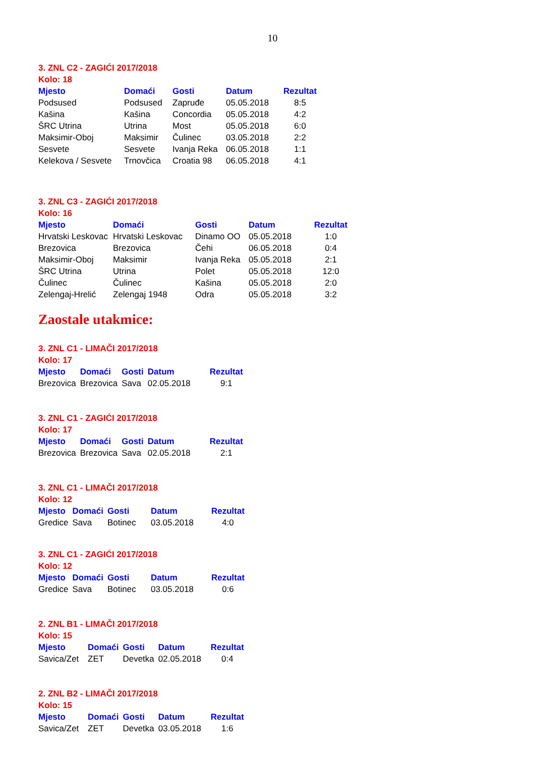10
3. ZNL C2 - ZAGIĆI 2017/2018
Kolo: 18
| Mjesto | Domaći | Gosti | Datum | Rezultat |
| --- | --- | --- | --- | --- |
| Podsused | Podsused | Zapruđe | 05.05.2018 | 8:5 |
| Kašina | Kašina | Concordia | 05.05.2018 | 4:2 |
| ŠRC Utrina | Utrina | Most | 05.05.2018 | 6:0 |
| Maksimir-Oboj | Maksimir | Čulinec | 03.05.2018 | 2:2 |
| Sesvete | Sesvete | Ivanja Reka | 06.05.2018 | 1:1 |
| Kelekova / Sesvete | Trnovčica | Croatia 98 | 06.05.2018 | 4:1 |
3. ZNL C3 - ZAGIĆI 2017/2018
Kolo: 16
| Mjesto | Domaći | Gosti | Datum | Rezultat |
| --- | --- | --- | --- | --- |
| Hrvatski Leskovac | Hrvatski Leskovac | Dinamo OO | 05.05.2018 | 1:0 |
| Brezovica | Brezovica | Čehi | 06.05.2018 | 0:4 |
| Maksimir-Oboj | Maksimir | Ivanja Reka | 05.05.2018 | 2:1 |
| ŠRC Utrina | Utrina | Polet | 05.05.2018 | 12:0 |
| Čulinec | Čulinec | Kašina | 05.05.2018 | 2:0 |
| Zelengaj-Hrelić | Zelengaj 1948 | Odra | 05.05.2018 | 3:2 |
Zaostale utakmice:
3. ZNL C1 - LIMAČI 2017/2018
Kolo: 17
| Mjesto | Domaći | Gosti | Datum | Rezultat |
| --- | --- | --- | --- | --- |
| Brezovica | Brezovica | Sava | 02.05.2018 | 9:1 |
3. ZNL C1 - ZAGIĆI 2017/2018
Kolo: 17
| Mjesto | Domaći | Gosti | Datum | Rezultat |
| --- | --- | --- | --- | --- |
| Brezovica | Brezovica | Sava | 02.05.2018 | 2:1 |
3. ZNL C1 - LIMAČI 2017/2018
Kolo: 12
| Mjesto | Domaći | Gosti | Datum | Rezultat |
| --- | --- | --- | --- | --- |
| Gredice | Sava | Botinec | 03.05.2018 | 4:0 |
3. ZNL C1 - ZAGIĆI 2017/2018
Kolo: 12
| Mjesto | Domaći | Gosti | Datum | Rezultat |
| --- | --- | --- | --- | --- |
| Gredice | Sava | Botinec | 03.05.2018 | 0:6 |
2. ZNL B1 - LIMAČI 2017/2018
Kolo: 15
| Mjesto | Domaći | Gosti | Datum | Rezultat |
| --- | --- | --- | --- | --- |
| Savica/Zet | ZET | Devetka | 02.05.2018 | 0:4 |
2. ZNL B2 - LIMAČI 2017/2018
Kolo: 15
| Mjesto | Domaći | Gosti | Datum | Rezultat |
| --- | --- | --- | --- | --- |
| Savica/Zet | ZET | Devetka | 03.05.2018 | 1:6 |